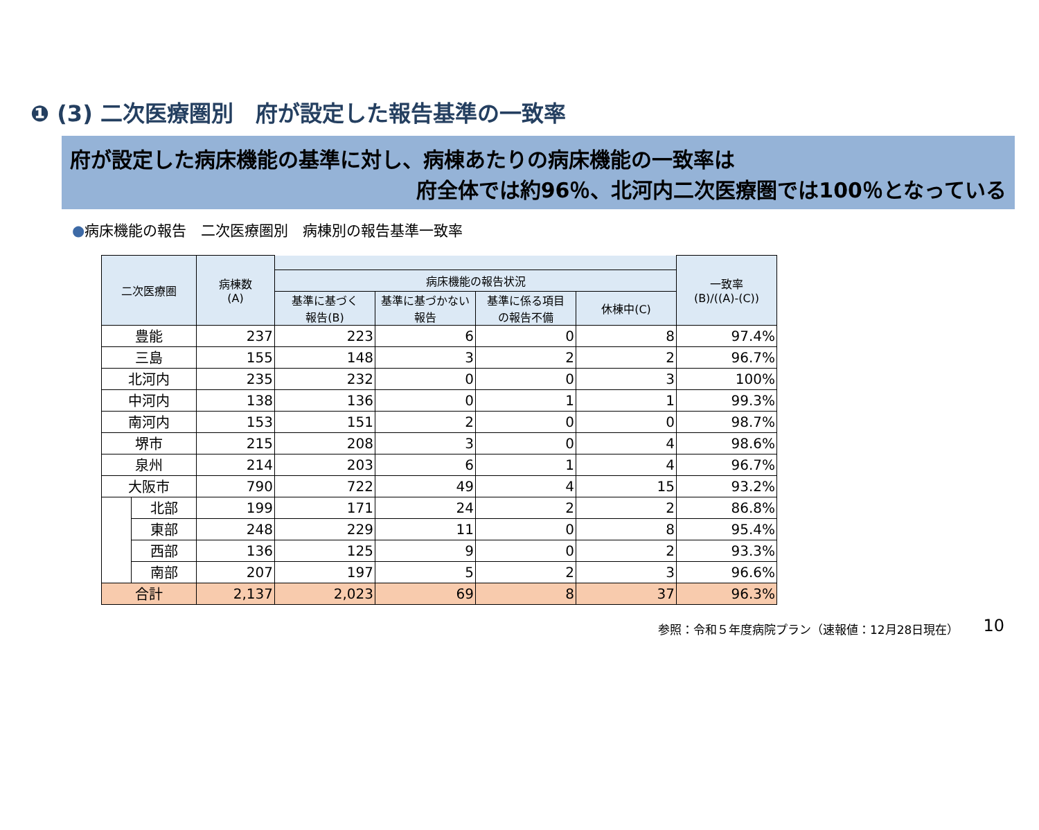❶ (3) 二次医療圏別　府が設定した報告基準の一致率
府が設定した病床機能の基準に対し、病棟あたりの病床機能の一致率は
府全体では約96％、北河内二次医療圏では100％となっている
●病床機能の報告　二次医療圏別　病棟別の報告基準一致率
| 二次医療圏 | | 病棟数 (A) | | | | | 一致率 (B)/((A)-(C)) |
| --- | --- | --- | --- | --- | --- | --- | --- |
| | | | 病床機能の報告状況 | | | | |
| | | | 基準に基づく 報告(B) | 基準に基づかない 報告 | 基準に係る項目 の報告不備 | 休棟中(C) | |
| 豊能 | | 237 | 223 | 6 | 0 | 8 | 97.4% |
| 三島 | | 155 | 148 | 3 | 2 | 2 | 96.7% |
| 北河内 | | 235 | 232 | 0 | 0 | 3 | 100% |
| 中河内 | | 138 | 136 | 0 | 1 | 1 | 99.3% |
| 南河内 | | 153 | 151 | 2 | 0 | 0 | 98.7% |
| 堺市 | | 215 | 208 | 3 | 0 | 4 | 98.6% |
| 泉州 | | 214 | 203 | 6 | 1 | 4 | 96.7% |
| 大阪市 | | 790 | 722 | 49 | 4 | 15 | 93.2% |
| | 北部 | 199 | 171 | 24 | 2 | 2 | 86.8% |
| | 東部 | 248 | 229 | 11 | 0 | 8 | 95.4% |
| | 西部 | 136 | 125 | 9 | 0 | 2 | 93.3% |
| | 南部 | 207 | 197 | 5 | 2 | 3 | 96.6% |
| 合計 | | 2,137 | 2,023 | 69 | 8 | 37 | 96.3% |
参照：令和５年度病院プラン（速報値：12月28日現在） 10